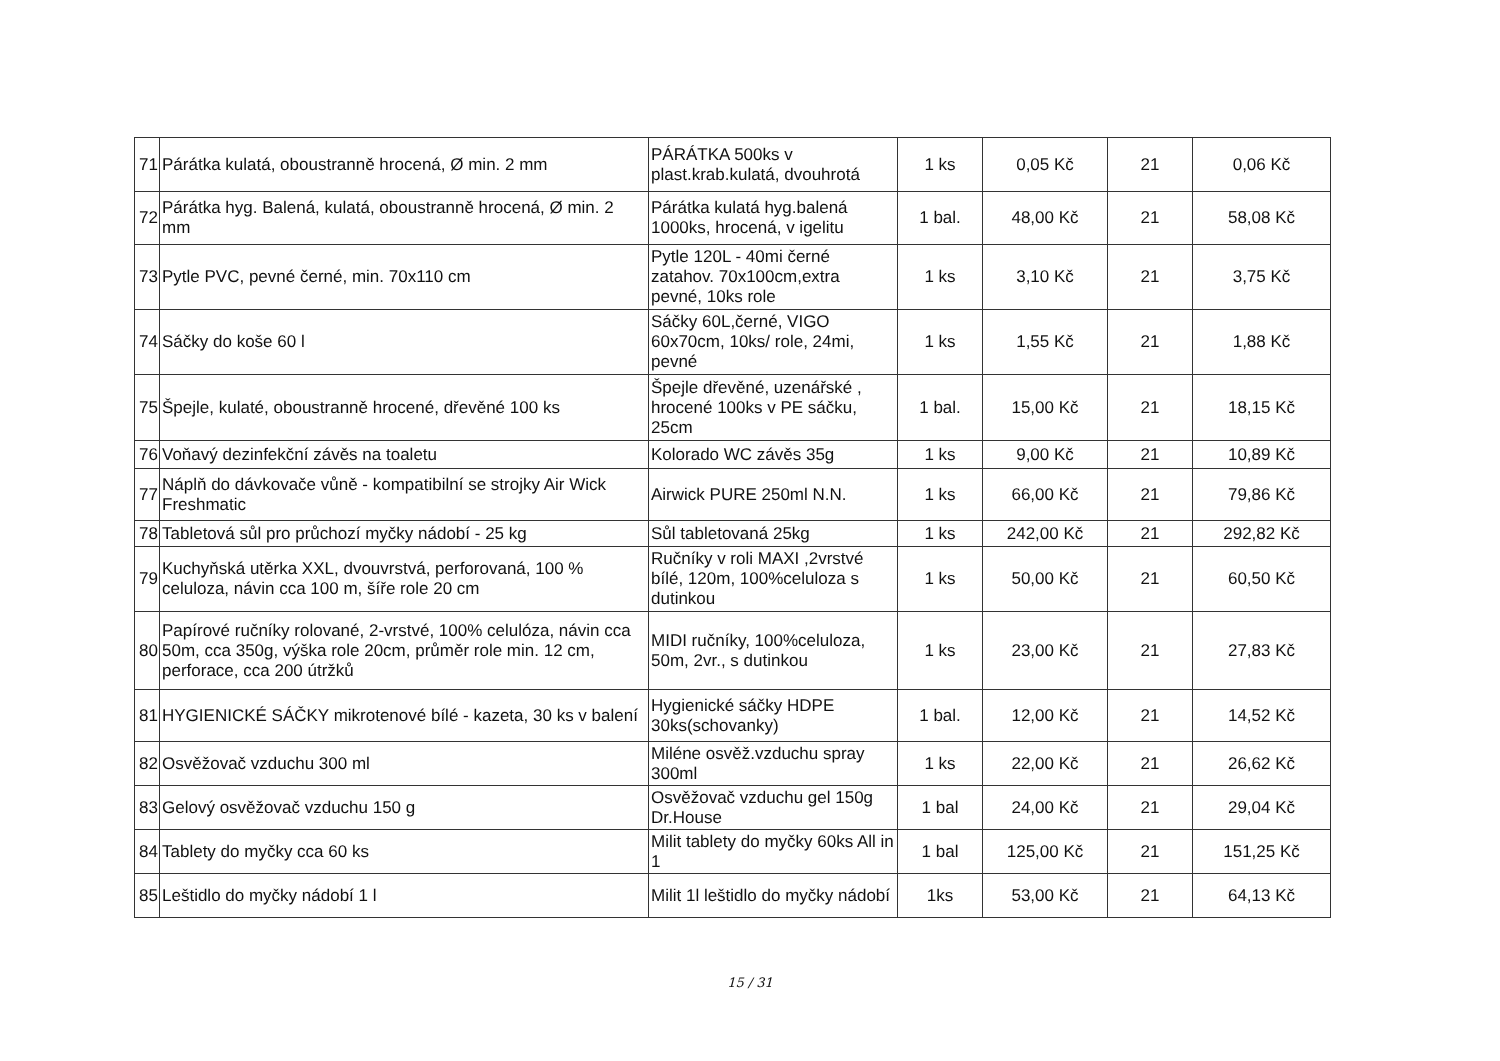| 71 | Párátka kulatá, oboustranně hrocená, Ø min. 2 mm | PÁRÁTKA 500ks v plast.krab.kulatá, dvouhrotá | 1 ks | 0,05 Kč | 21 | 0,06 Kč |
| 72 | Párátka hyg. Balená, kulatá, oboustranně hrocená, Ø min. 2 mm | Párátka kulatá hyg.balená 1000ks, hrocená, v igelitu | 1 bal. | 48,00 Kč | 21 | 58,08 Kč |
| 73 | Pytle PVC, pevné černé, min. 70x110 cm | Pytle 120L - 40mi černé zatahov. 70x100cm,extra pevné, 10ks role | 1 ks | 3,10 Kč | 21 | 3,75 Kč |
| 74 | Sáčky do koše 60 l | Sáčky 60L,černé, VIGO 60x70cm, 10ks/ role, 24mi, pevné | 1 ks | 1,55 Kč | 21 | 1,88 Kč |
| 75 | Špejle, kulaté, oboustranně hrocené, dřevěné 100 ks | Špejle dřevěné, uzenářské , hrocené 100ks v PE sáčku, 25cm | 1 bal. | 15,00 Kč | 21 | 18,15 Kč |
| 76 | Voňavý dezinfekční závěs na toaletu | Kolorado WC závěs 35g | 1 ks | 9,00 Kč | 21 | 10,89 Kč |
| 77 | Náplň do dávkovače vůně - kompatibilní se strojky Air Wick Freshmatic | Airwick PURE 250ml N.N. | 1 ks | 66,00 Kč | 21 | 79,86 Kč |
| 78 | Tabletová sůl pro průchozí myčky nádobí - 25 kg | Sůl tabletovaná 25kg | 1 ks | 242,00 Kč | 21 | 292,82 Kč |
| 79 | Kuchyňská utěrka XXL, dvouvrstvá, perforovaná, 100 % celuloza, návin cca 100 m, šíře role 20 cm | Ručníky v roli MAXI ,2vrstvé bílé, 120m, 100%celuloza s dutinkou | 1 ks | 50,00 Kč | 21 | 60,50 Kč |
| 80 | Papírové ručníky rolované, 2-vrstvé, 100% celulóza, návin cca 50m, cca 350g, výška role 20cm, průměr role min. 12 cm, perforace, cca 200 útržků | MIDI ručníky, 100%celuloza, 50m, 2vr., s dutinkou | 1 ks | 23,00 Kč | 21 | 27,83 Kč |
| 81 | HYGIENICKÉ SÁČKY mikrotenové bílé - kazeta, 30 ks v balení | Hygienické sáčky HDPE 30ks(schovanky) | 1 bal. | 12,00 Kč | 21 | 14,52 Kč |
| 82 | Osvěžovač vzduchu 300 ml | Miléne osvěž.vzduchu spray 300ml | 1 ks | 22,00 Kč | 21 | 26,62 Kč |
| 83 | Gelový osvěžovač vzduchu 150 g | Osvěžovač vzduchu gel 150g Dr.House | 1 bal | 24,00 Kč | 21 | 29,04 Kč |
| 84 | Tablety do myčky cca 60 ks | Milit tablety do myčky 60ks All in 1 | 1 bal | 125,00 Kč | 21 | 151,25 Kč |
| 85 | Leštidlo do myčky nádobí 1 l | Milit 1l leštidlo do myčky nádobí | 1ks | 53,00 Kč | 21 | 64,13 Kč |
15 / 31